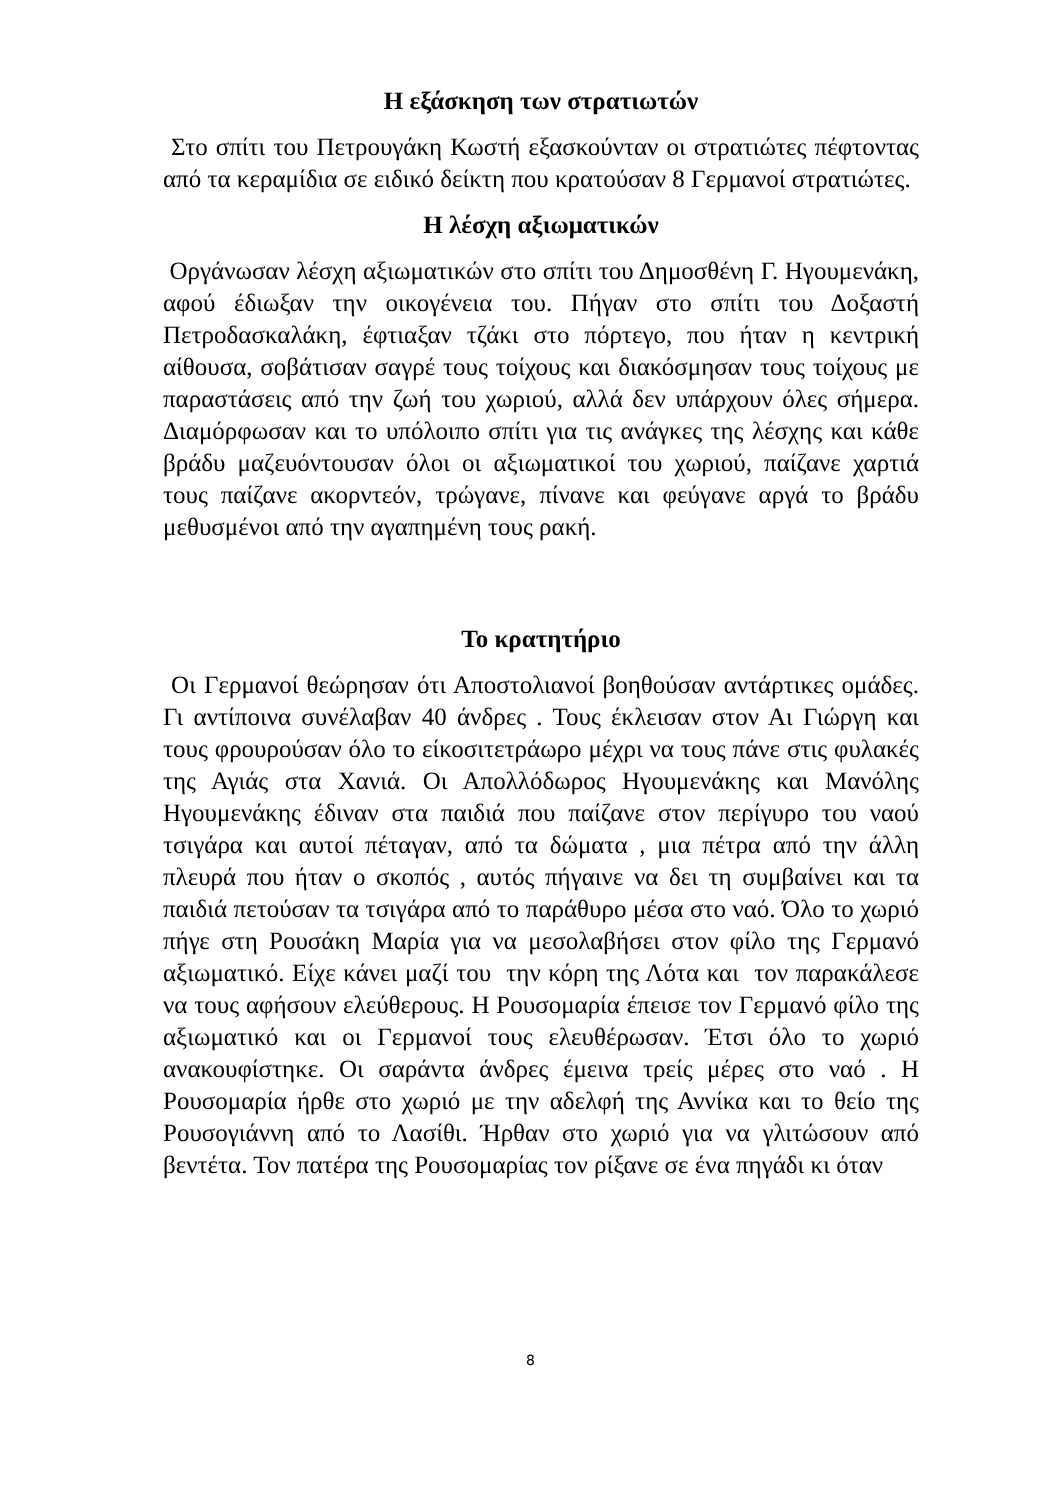Η εξάσκηση των στρατιωτών
Στο σπίτι του Πετρουγάκη Κωστή εξασκούνταν οι στρατιώτες πέφτοντας από τα κεραμίδια σε ειδικό δείκτη που κρατούσαν 8 Γερμανοί στρατιώτες.
Η λέσχη αξιωματικών
Οργάνωσαν λέσχη αξιωματικών στο σπίτι του Δημοσθένη Γ. Ηγουμενάκη, αφού έδιωξαν την οικογένεια του. Πήγαν στο σπίτι του Δοξαστή Πετροδασκαλάκη, έφτιαξαν τζάκι στο πόρτεγο, που ήταν η κεντρική αίθουσα, σοβάτισαν σαγρέ τους τοίχους και διακόσμησαν τους τοίχους με παραστάσεις από την ζωή του χωριού, αλλά δεν υπάρχουν όλες σήμερα. Διαμόρφωσαν και το υπόλοιπο σπίτι για τις ανάγκες της λέσχης και κάθε βράδυ μαζευόντουσαν όλοι οι αξιωματικοί του χωριού, παίζανε χαρτιά τους παίζανε ακορντεόν, τρώγανε, πίνανε και φεύγανε αργά το βράδυ μεθυσμένοι από την αγαπημένη τους ρακή.
Το κρατητήριο
Οι Γερμανοί θεώρησαν ότι Αποστολιανοί βοηθούσαν αντάρτικες ομάδες. Γι αντίποινα συνέλαβαν 40 άνδρες . Τους έκλεισαν στον Αι Γιώργη και τους φρουρούσαν όλο το είκοσιτετράωρο μέχρι να τους πάνε στις φυλακές της Αγιάς στα Χανιά. Οι Απολλόδωρος Ηγουμενάκης και Μανόλης Ηγουμενάκης έδιναν στα παιδιά που παίζανε στον περίγυρο του ναού τσιγάρα και αυτοί πέταγαν, από τα δώματα , μια πέτρα από την άλλη πλευρά που ήταν ο σκοπός , αυτός πήγαινε να δει τη συμβαίνει και τα παιδιά πετούσαν τα τσιγάρα από το παράθυρο μέσα στο ναό. Όλο το χωριό πήγε στη Ρουσάκη Μαρία για να μεσολαβήσει στον φίλο της Γερμανό αξιωματικό. Είχε κάνει μαζί του την κόρη της Λότα και τον παρακάλεσε να τους αφήσουν ελεύθερους. Η Ρουσομαρία έπεισε τον Γερμανό φίλο της αξιωματικό και οι Γερμανοί τους ελευθέρωσαν. Έτσι όλο το χωριό ανακουφίστηκε. Οι σαράντα άνδρες έμεινα τρείς μέρες στο ναό . Η Ρουσομαρία ήρθε στο χωριό με την αδελφή της Αννίκα και το θείο της Ρουσογιάννη από το Λασίθι. Ήρθαν στο χωριό για να γλιτώσουν από βεντέτα. Τον πατέρα της Ρουσομαρίας τον ρίξανε σε ένα πηγάδι κι όταν
8